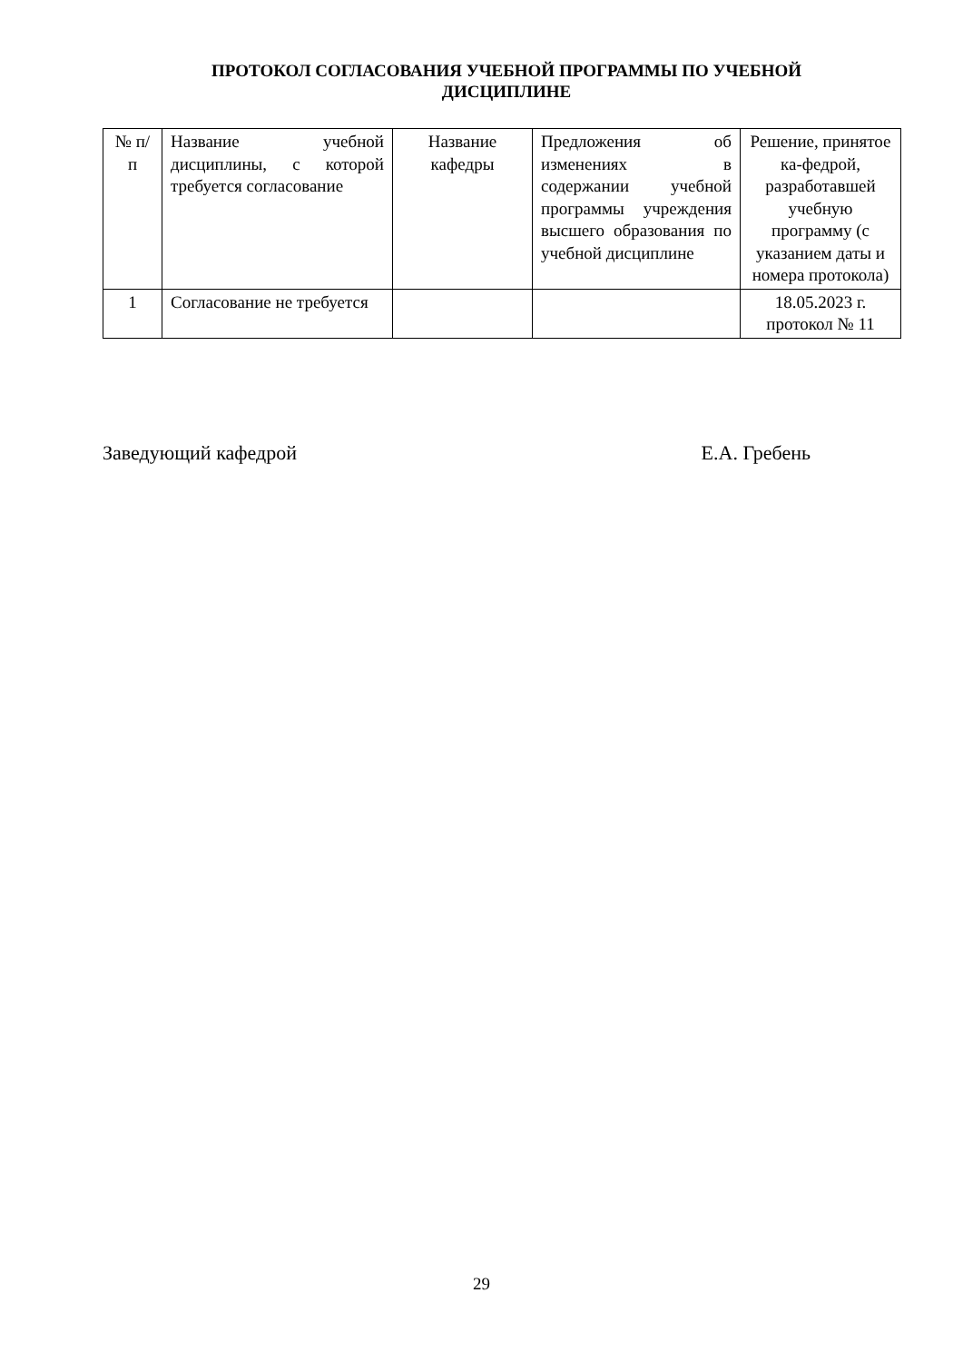ПРОТОКОЛ СОГЛАСОВАНИЯ УЧЕБНОЙ ПРОГРАММЫ ПО УЧЕБНОЙ ДИСЦИПЛИНЕ
| № п/п | Название учебной дисциплины, с которой требуется согласование | Название кафедры | Предложения об изменениях в содержании учебной программы учреждения высшего образования по учебной дисциплине | Решение, принятое ка-федрой, разработавшей учебную программу (с указанием даты и номера протокола) |
| --- | --- | --- | --- | --- |
| 1 | Согласование не требуется | | | 18.05.2023 г. протокол № 11 |
Заведующий кафедрой Е.А. Гребень
29